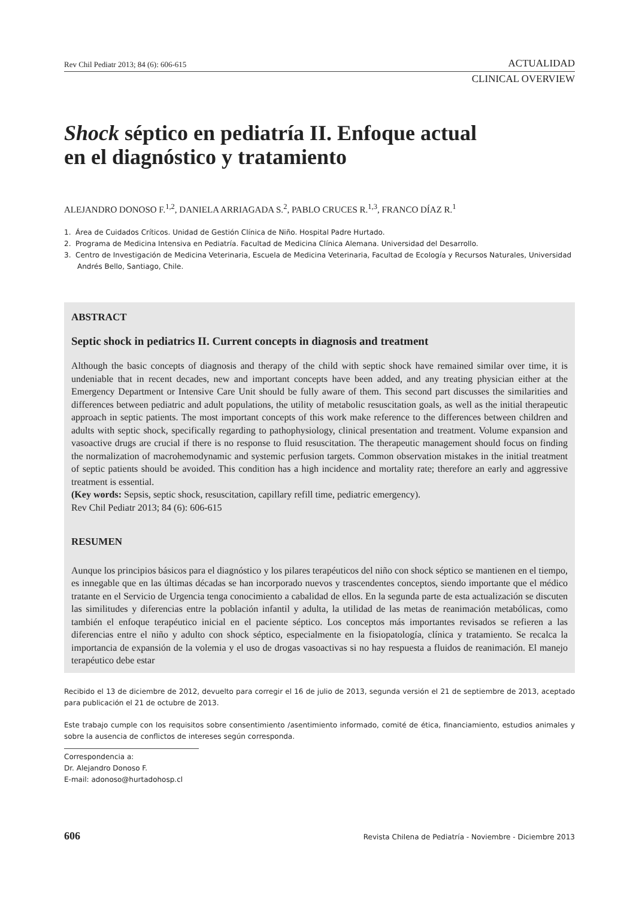Rev Chil Pediatr 2013; 84 (6): 606-615 ACTUALIDAD
CLINICAL OVERVIEW
Shock séptico en pediatría II. Enfoque actual
en el diagnóstico y tratamiento
ALEJANDRO DONOSO F.<sup>1,2</sup>, DANIELA ARRIAGADA S.<sup>2</sup>, PABLO CRUCES R.<sup>1,3</sup>, FRANCO DÍAZ R.<sup>1</sup>
1. Área de Cuidados Críticos. Unidad de Gestión Clínica de Niño. Hospital Padre Hurtado.
2. Programa de Medicina Intensiva en Pediatría. Facultad de Medicina Clínica Alemana. Universidad del Desarrollo.
3. Centro de Investigación de Medicina Veterinaria, Escuela de Medicina Veterinaria, Facultad de Ecología y Recursos Naturales, Universidad Andrés Bello, Santiago, Chile.
ABSTRACT
Septic shock in pediatrics II. Current concepts in diagnosis and treatment
Although the basic concepts of diagnosis and therapy of the child with septic shock have remained similar over time, it is undeniable that in recent decades, new and important concepts have been added, and any treating physician either at the Emergency Department or Intensive Care Unit should be fully aware of them. This second part discusses the similarities and differences between pediatric and adult populations, the utility of metabolic resuscitation goals, as well as the initial therapeutic approach in septic patients. The most important concepts of this work make reference to the differences between children and adults with septic shock, specifically regarding to pathophysiology, clinical presentation and treatment. Volume expansion and vasoactive drugs are crucial if there is no response to fluid resuscitation. The therapeutic management should focus on finding the normalization of macrohemodynamic and systemic perfusion targets. Common observation mistakes in the initial treatment of septic patients should be avoided. This condition has a high incidence and mortality rate; therefore an early and aggressive treatment is essential.
(Key words: Sepsis, septic shock, resuscitation, capillary refill time, pediatric emergency).
Rev Chil Pediatr 2013; 84 (6): 606-615
RESUMEN
Aunque los principios básicos para el diagnóstico y los pilares terapéuticos del niño con shock séptico se mantienen en el tiempo, es innegable que en las últimas décadas se han incorporado nuevos y trascendentes conceptos, siendo importante que el médico tratante en el Servicio de Urgencia tenga conocimiento a cabalidad de ellos. En la segunda parte de esta actualización se discuten las similitudes y diferencias entre la población infantil y adulta, la utilidad de las metas de reanimación metabólicas, como también el enfoque terapéutico inicial en el paciente séptico. Los conceptos más importantes revisados se refieren a las diferencias entre el niño y adulto con shock séptico, especialmente en la fisiopatología, clínica y tratamiento. Se recalca la importancia de expansión de la volemia y el uso de drogas vasoactivas si no hay respuesta a fluidos de reanimación. El manejo terapéutico debe estar
Recibido el 13 de diciembre de 2012, devuelto para corregir el 16 de julio de 2013, segunda versión el 21 de septiembre de 2013, aceptado para publicación el 21 de octubre de 2013.
Este trabajo cumple con los requisitos sobre consentimiento /asentimiento informado, comité de ética, financiamiento, estudios animales y sobre la ausencia de conflictos de intereses según corresponda.
Correspondencia a:
Dr. Alejandro Donoso F.
E-mail: adonoso@hurtadohosp.cl
606 Revista Chilena de Pediatría - Noviembre - Diciembre 2013